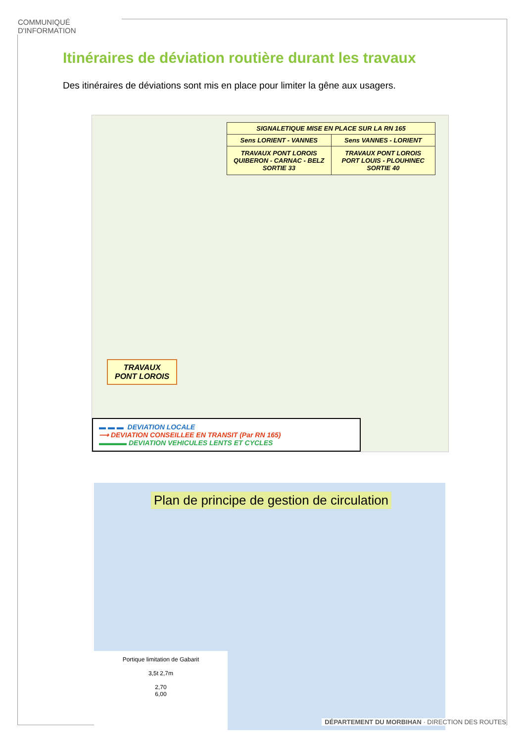COMMUNIQUÉ D'INFORMATION
Itinéraires de déviation routière durant les travaux
Des itinéraires de déviations sont mis en place pour limiter la gêne aux usagers.
SIGNALETIQUE MISE EN PLACE SUR LA RN 165
Sens LORIENT - VANNES Sens VANNES - LORIENT
TRAVAUX PONT LOROIS
QUIBERON - CARNAC - BELZ
SORTIE 33 TRAVAUX PONT LOROIS
PORT LOUIS - PLOUHINEC
SORTIE 40
TRAVAUX
PONT LOROIS
▬ ▬ ▬ DEVIATION LOCALE
⟶ DEVIATION CONSEILLEE EN TRANSIT (Par RN 165)
▬▬▬▬ DEVIATION VEHICULES LENTS ET CYCLES
Plan de principe de gestion de circulation
Portique limitation de Gabarit
3,5t 2,7m
2,70
6,00
DÉPARTEMENT DU MORBIHAN · DIRECTION DES ROUTES